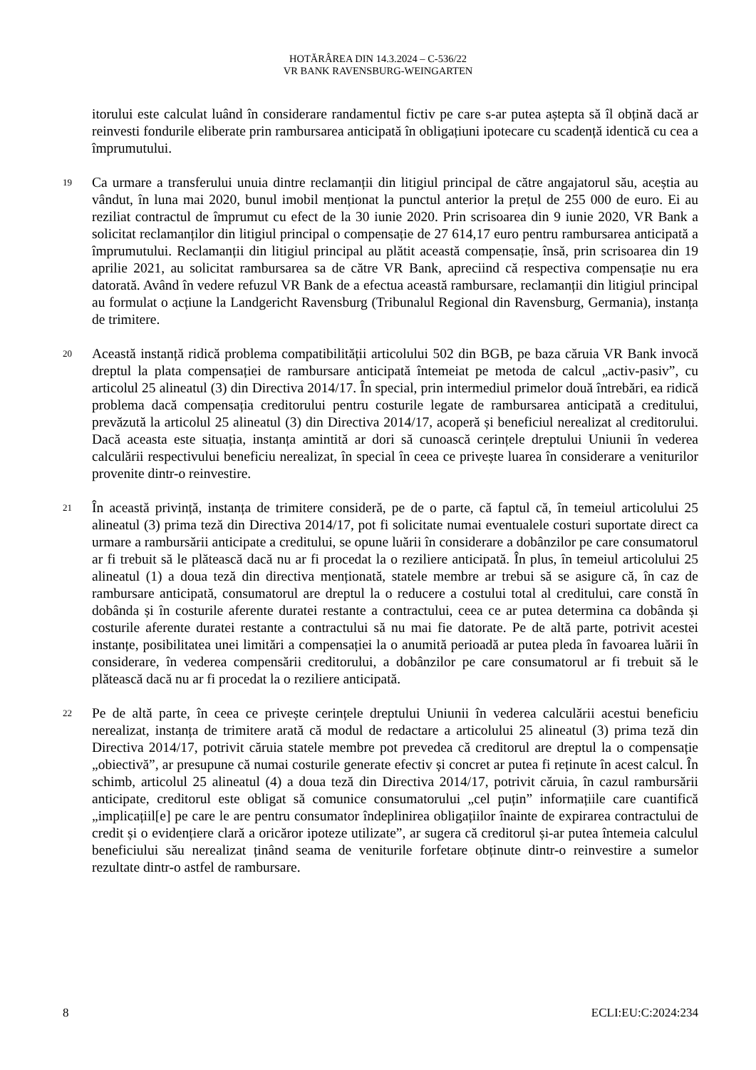HOTĂRÂREA DIN 14.3.2024 – C-536/22
VR BANK RAVENSBURG-WEINGARTEN
itorului este calculat luând în considerare randamentul fictiv pe care s-ar putea aștepta să îl obțină dacă ar reinvesti fondurile eliberate prin rambursarea anticipată în obligațiuni ipotecare cu scadență identică cu cea a împrumutului.
19
Ca urmare a transferului unuia dintre reclamanții din litigiul principal de către angajatorul său, aceștia au vândut, în luna mai 2020, bunul imobil menționat la punctul anterior la prețul de 255 000 de euro. Ei au reziliat contractul de împrumut cu efect de la 30 iunie 2020. Prin scrisoarea din 9 iunie 2020, VR Bank a solicitat reclamanților din litigiul principal o compensație de 27 614,17 euro pentru rambursarea anticipată a împrumutului. Reclamanții din litigiul principal au plătit această compensație, însă, prin scrisoarea din 19 aprilie 2021, au solicitat rambursarea sa de către VR Bank, apreciind că respectiva compensație nu era datorată. Având în vedere refuzul VR Bank de a efectua această rambursare, reclamanții din litigiul principal au formulat o acțiune la Landgericht Ravensburg (Tribunalul Regional din Ravensburg, Germania), instanța de trimitere.
20
Această instanță ridică problema compatibilității articolului 502 din BGB, pe baza căruia VR Bank invocă dreptul la plata compensației de rambursare anticipată întemeiat pe metoda de calcul „activ-pasiv”, cu articolul 25 alineatul (3) din Directiva 2014/17. În special, prin intermediul primelor două întrebări, ea ridică problema dacă compensația creditorului pentru costurile legate de rambursarea anticipată a creditului, prevăzută la articolul 25 alineatul (3) din Directiva 2014/17, acoperă și beneficiul nerealizat al creditorului. Dacă aceasta este situația, instanța amintită ar dori să cunoască cerințele dreptului Uniunii în vederea calculării respectivului beneficiu nerealizat, în special în ceea ce privește luarea în considerare a veniturilor provenite dintr-o reinvestire.
21
În această privință, instanța de trimitere consideră, pe de o parte, că faptul că, în temeiul articolului 25 alineatul (3) prima teză din Directiva 2014/17, pot fi solicitate numai eventualele costuri suportate direct ca urmare a rambursării anticipate a creditului, se opune luării în considerare a dobânzilor pe care consumatorul ar fi trebuit să le plătească dacă nu ar fi procedat la o reziliere anticipată. În plus, în temeiul articolului 25 alineatul (1) a doua teză din directiva menționată, statele membre ar trebui să se asigure că, în caz de rambursare anticipată, consumatorul are dreptul la o reducere a costului total al creditului, care constă în dobânda și în costurile aferente duratei restante a contractului, ceea ce ar putea determina ca dobânda și costurile aferente duratei restante a contractului să nu mai fie datorate. Pe de altă parte, potrivit acestei instanțe, posibilitatea unei limitări a compensației la o anumită perioadă ar putea pleda în favoarea luării în considerare, în vederea compensării creditorului, a dobânzilor pe care consumatorul ar fi trebuit să le plătească dacă nu ar fi procedat la o reziliere anticipată.
22
Pe de altă parte, în ceea ce privește cerințele dreptului Uniunii în vederea calculării acestui beneficiu nerealizat, instanța de trimitere arată că modul de redactare a articolului 25 alineatul (3) prima teză din Directiva 2014/17, potrivit căruia statele membre pot prevedea că creditorul are dreptul la o compensație „obiectivă”, ar presupune că numai costurile generate efectiv și concret ar putea fi reținute în acest calcul. În schimb, articolul 25 alineatul (4) a doua teză din Directiva 2014/17, potrivit căruia, în cazul rambursării anticipate, creditorul este obligat să comunice consumatorului „cel puțin” informațiile care cuantifică „implicațiil[e] pe care le are pentru consumator îndeplinirea obligațiilor înainte de expirarea contractului de credit și o evidențiere clară a oricăror ipoteze utilizate”, ar sugera că creditorul și-ar putea întemeia calculul beneficiului său nerealizat ținând seama de veniturile forfetare obținute dintr-o reinvestire a sumelor rezultate dintr-o astfel de rambursare.
8 ECLI:EU:C:2024:234